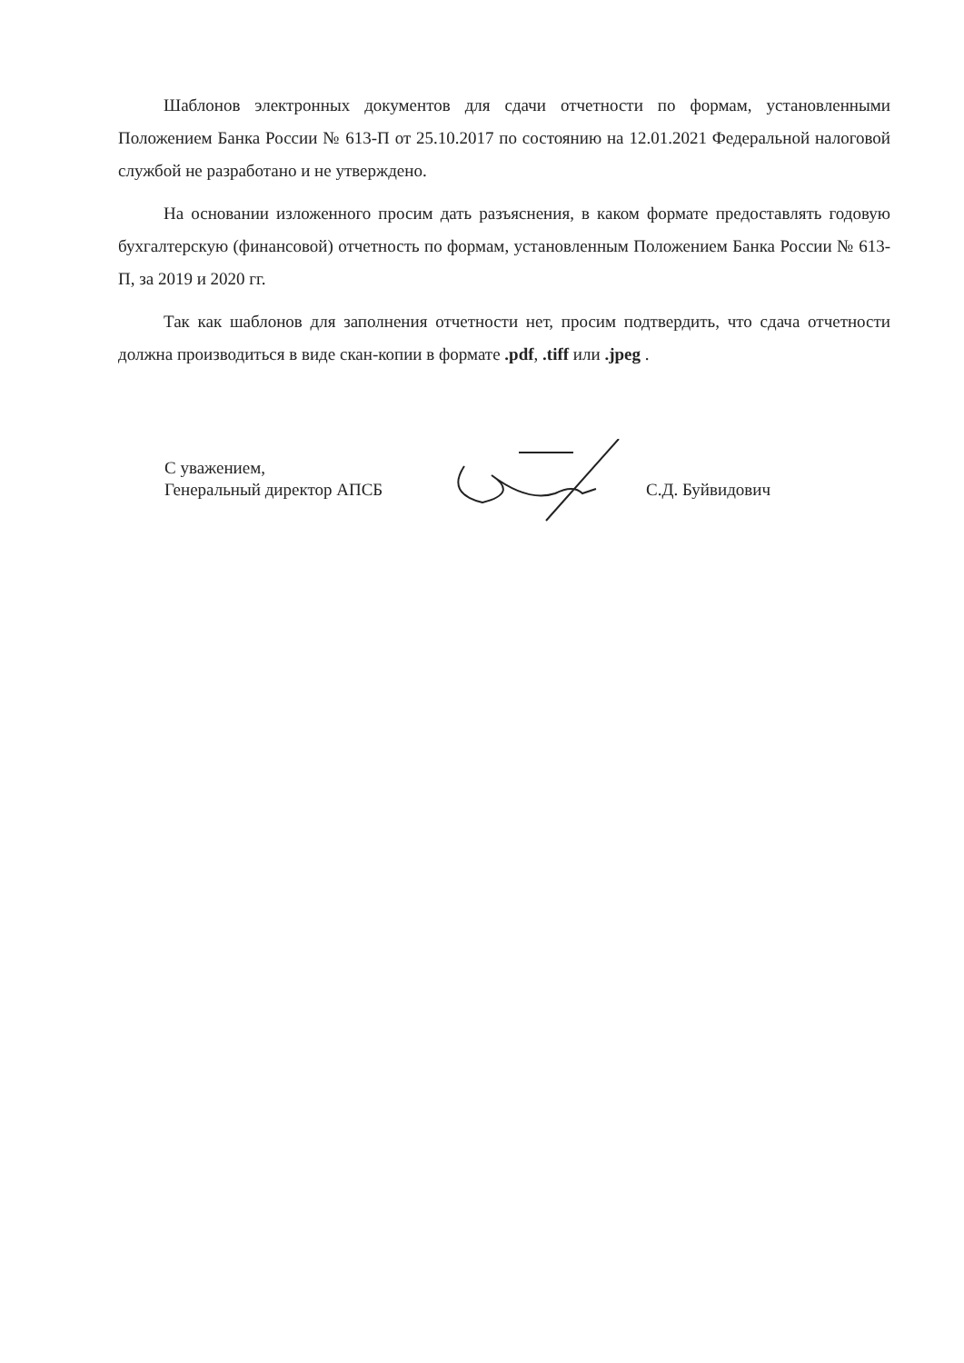Шаблонов электронных документов для сдачи отчетности по формам, установленными Положением Банка России № 613-П от 25.10.2017 по состоянию на 12.01.2021 Федеральной налоговой службой не разработано и не утверждено.
На основании изложенного просим дать разъяснения, в каком формате предоставлять годовую бухгалтерскую (финансовой) отчетность по формам, установленным Положением Банка России № 613-П, за 2019 и 2020 гг.
Так как шаблонов для заполнения отчетности нет, просим подтвердить, что сдача отчетности должна производиться в виде скан-копии в формате .pdf, .tiff или .jpeg .
С уважением,
Генеральный директор АПСБ
С.Д. Буйвидович